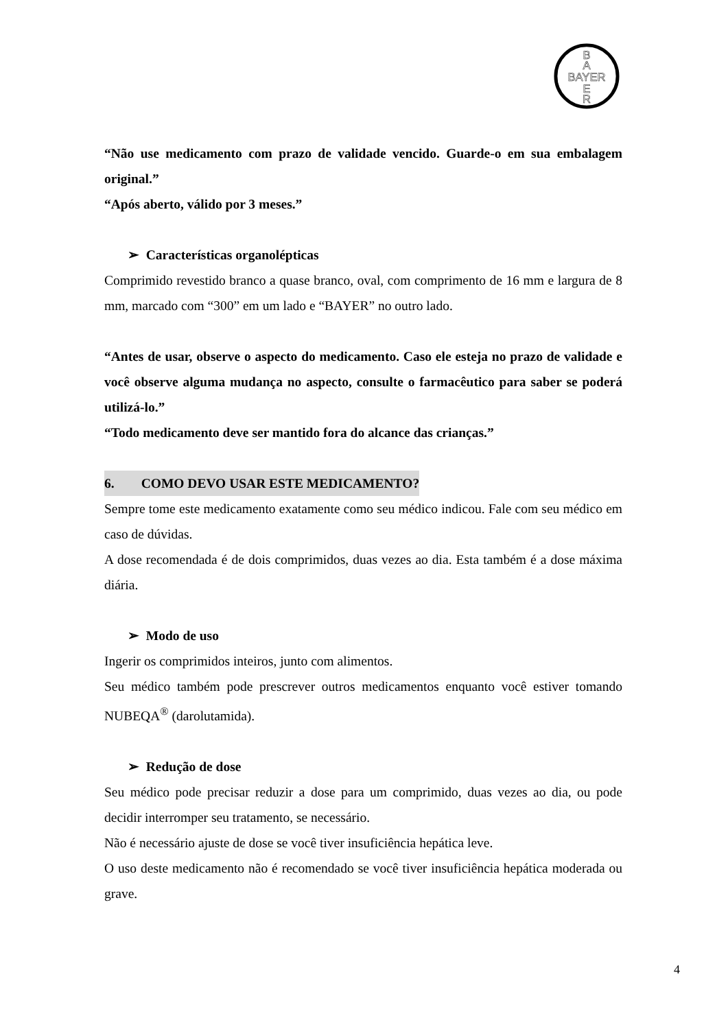B
A
BAYER
E
R
“Não use medicamento com prazo de validade vencido. Guarde-o em sua embalagem original.”
“Após aberto, válido por 3 meses.”
➢ Características organolépticas
Comprimido revestido branco a quase branco, oval, com comprimento de 16 mm e largura de 8 mm, marcado com “300” em um lado e “BAYER” no outro lado.
“Antes de usar, observe o aspecto do medicamento. Caso ele esteja no prazo de validade e você observe alguma mudança no aspecto, consulte o farmacêutico para saber se poderá utilizá-lo.”
“Todo medicamento deve ser mantido fora do alcance das crianças.”
6. COMO DEVO USAR ESTE MEDICAMENTO?
Sempre tome este medicamento exatamente como seu médico indicou. Fale com seu médico em caso de dúvidas.
A dose recomendada é de dois comprimidos, duas vezes ao dia. Esta também é a dose máxima diária.
➢ Modo de uso
Ingerir os comprimidos inteiros, junto com alimentos.
Seu médico também pode prescrever outros medicamentos enquanto você estiver tomando NUBEQA<sup>®</sup> (darolutamida).
➢ Redução de dose
Seu médico pode precisar reduzir a dose para um comprimido, duas vezes ao dia, ou pode decidir interromper seu tratamento, se necessário.
Não é necessário ajuste de dose se você tiver insuficiência hepática leve.
O uso deste medicamento não é recomendado se você tiver insuficiência hepática moderada ou grave.
4